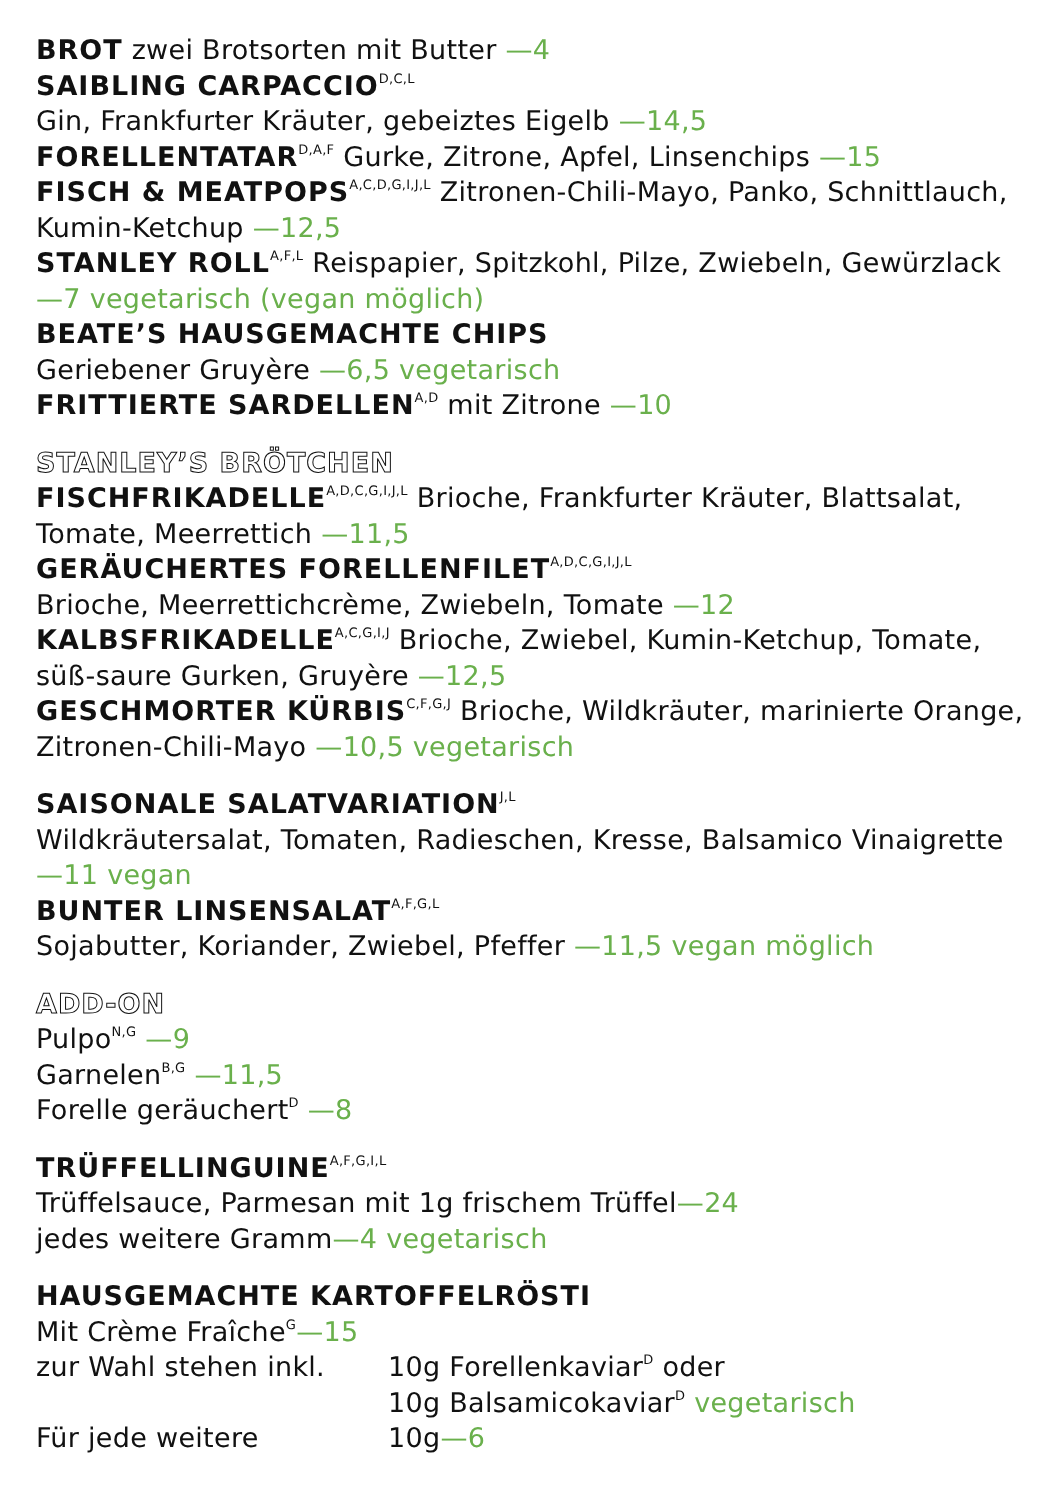BROT zwei Brotsorten mit Butter —4
SAIBLING CARPACCIO<sup>D,C,L</sup>
Gin, Frankfurter Kräuter, gebeiztes Eigelb —14,5
FORELLENTATAR<sup>D,A,F</sup> Gurke, Zitrone, Apfel, Linsenchips —15
FISCH & MEATPOPS<sup>A,C,D,G,I,J,L</sup> Zitronen-Chili-Mayo, Panko, Schnittlauch, Kumin-Ketchup —12,5
STANLEY ROLL<sup>A,F,L</sup> Reispapier, Spitzkohl, Pilze, Zwiebeln, Gewürzlack —7 vegetarisch (vegan möglich)
BEATE’S HAUSGEMACHTE CHIPS
Geriebener Gruyère —6,5 vegetarisch
FRITTIERTE SARDELLEN<sup>A,D</sup> mit Zitrone —10
STANLEY’S BRÖTCHEN
FISCHFRIKADELLE<sup>A,D,C,G,I,J,L</sup> Brioche, Frankfurter Kräuter, Blattsalat, Tomate, Meerrettich —11,5
GERÄUCHERTES FORELLENFILET<sup>A,D,C,G,I,J,L</sup>
Brioche, Meerrettichcrème, Zwiebeln, Tomate —12
KALBSFRIKADELLE<sup>A,C,G,I,J</sup> Brioche, Zwiebel, Kumin-Ketchup, Tomate, süß-saure Gurken, Gruyère —12,5
GESCHMORTER KÜRBIS<sup>C,F,G,J</sup> Brioche, Wildkräuter, marinierte Orange, Zitronen-Chili-Mayo —10,5 vegetarisch
SAISONALE SALATVARIATION<sup>J,L</sup>
Wildkräutersalat, Tomaten, Radieschen, Kresse, Balsamico Vinaigrette —11 vegan
BUNTER LINSENSALAT<sup>A,F,G,L</sup>
Sojabutter, Koriander, Zwiebel, Pfeffer —11,5 vegan möglich
ADD-ON
Pulpo<sup>N,G</sup> —9
Garnelen<sup>B,G</sup> —11,5
Forelle geräuchert<sup>D</sup> —8
TRÜFFELLINGUINE<sup>A,F,G,I,L</sup>
Trüffelsauce, Parmesan mit 1g frischem Trüffel—24
jedes weitere Gramm—4 vegetarisch
HAUSGEMACHTE KARTOFFELRÖSTI
Mit Crème Fraîche<sup>G</sup>—15
zur Wahl stehen inkl. 10g Forellenkaviar<sup>D</sup> oder
10g Balsamicokaviar<sup>D</sup> vegetarisch
Für jede weitere 10g —6